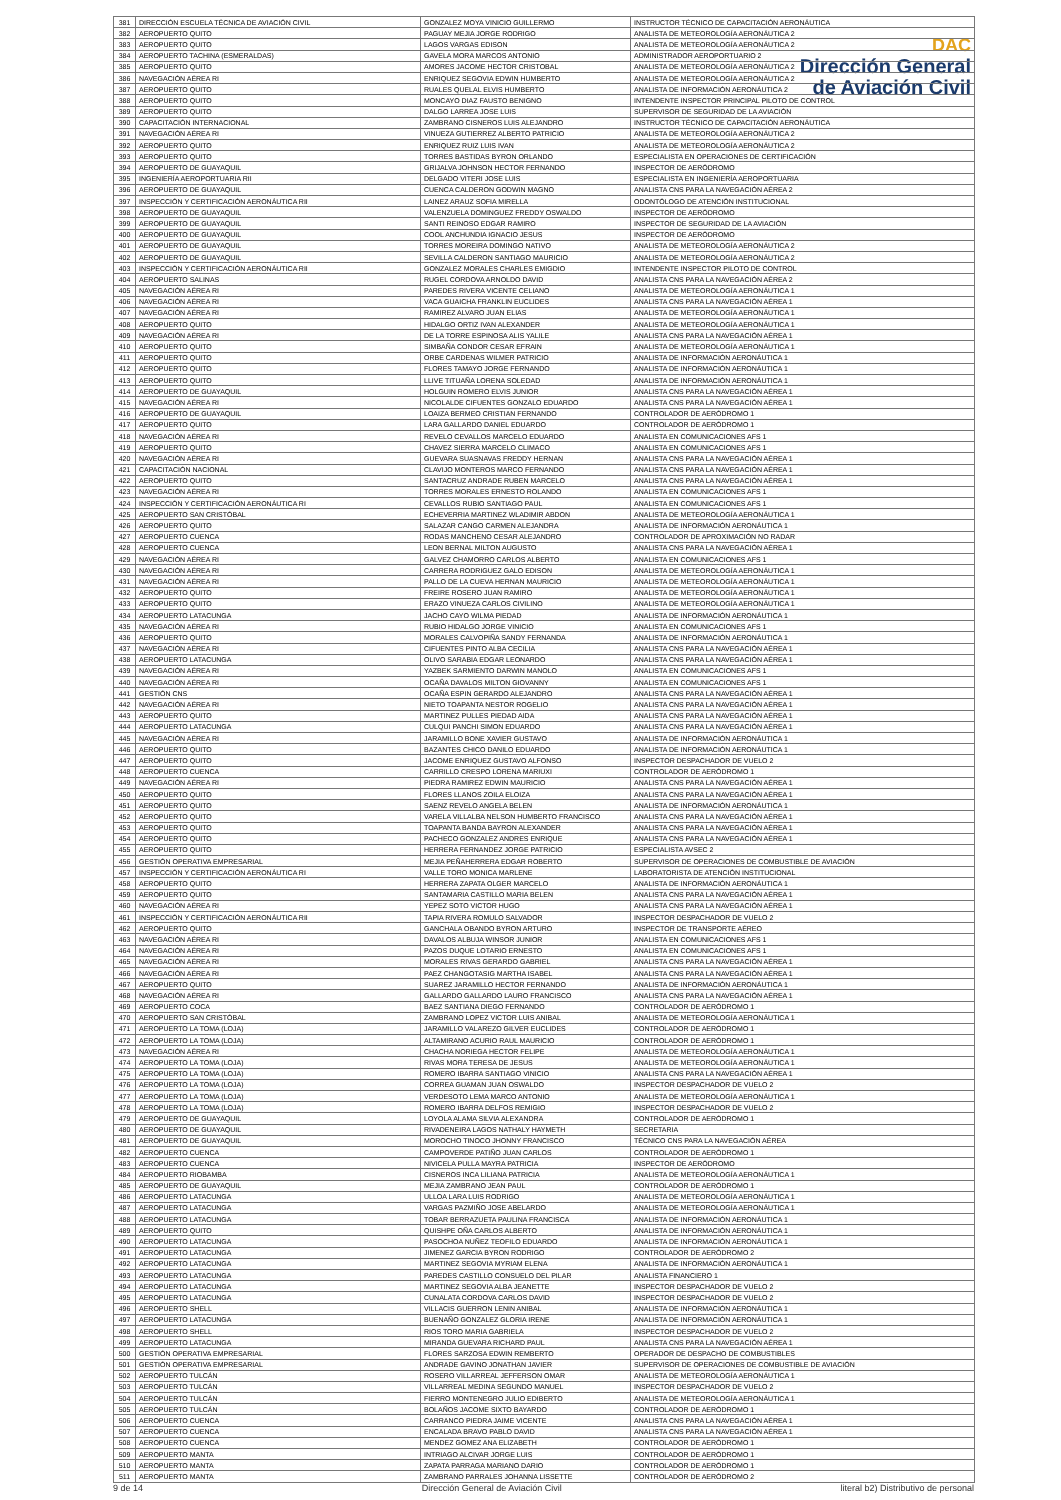DAC
Dirección General
de Aviación Civil
| 381 | DIRECCIÓN ESCUELA TÉCNICA DE AVIACIÓN CIVIL | GONZALEZ MOYA VINICIO GUILLERMO | INSTRUCTOR TÉCNICO DE CAPACITACIÓN AERONÁUTICA |
| 382 | AEROPUERTO QUITO | PAGUAY MEJIA JORGE RODRIGO | ANALISTA DE METEOROLOGÍA AERONÁUTICA 2 |
| 383 | AEROPUERTO QUITO | LAGOS VARGAS EDISON | ANALISTA DE METEOROLOGÍA AERONÁUTICA 2 |
| 384 | AEROPUERTO TACHINA (ESMERALDAS) | GAVELA MORA MARCOS ANTONIO | ADMINISTRADOR AEROPORTUARIO 2 |
| 385 | AEROPUERTO QUITO | AMORES JACOME HECTOR CRISTOBAL | ANALISTA DE METEOROLOGÍA AERONÁUTICA 2 |
| 386 | NAVEGACIÓN AÉREA RI | ENRIQUEZ SEGOVIA EDWIN HUMBERTO | ANALISTA DE METEOROLOGÍA AERONÁUTICA 2 |
| 387 | AEROPUERTO QUITO | RUALES QUELAL ELVIS HUMBERTO | ANALISTA DE INFORMACIÓN AERONÁUTICA 2 |
| 388 | AEROPUERTO QUITO | MONCAYO DIAZ FAUSTO BENIGNO | INTENDENTE INSPECTOR PRINCIPAL PILOTO DE CONTROL |
| 389 | AEROPUERTO QUITO | DALGO LARREA JOSE LUIS | SUPERVISOR DE SEGURIDAD DE LA AVIACIÓN |
| 390 | CAPACITACIÓN INTERNACIONAL | ZAMBRANO CISNEROS LUIS ALEJANDRO | INSTRUCTOR TÉCNICO DE CAPACITACIÓN AERONÁUTICA |
| 391 | NAVEGACIÓN AÉREA RI | VINUEZA GUTIERREZ ALBERTO PATRICIO | ANALISTA DE METEOROLOGÍA AERONÁUTICA 2 |
| 392 | AEROPUERTO QUITO | ENRIQUEZ RUIZ LUIS IVAN | ANALISTA DE METEOROLOGÍA AERONÁUTICA 2 |
| 393 | AEROPUERTO QUITO | TORRES BASTIDAS BYRON ORLANDO | ESPECIALISTA EN OPERACIONES DE CERTIFICACIÓN |
| 394 | AEROPUERTO DE GUAYAQUIL | GRIJALVA JOHNSON HECTOR FERNANDO | INSPECTOR DE AERÓDROMO |
| 395 | INGENIERÍA AEROPORTUARIA RII | DELGADO VITERI JOSE LUIS | ESPECIALISTA EN INGENIERÍA AEROPORTUARIA |
| 396 | AEROPUERTO DE GUAYAQUIL | CUENCA CALDERON GODWIN MAGNO | ANALISTA CNS PARA LA NAVEGACIÓN AÉREA 2 |
| 397 | INSPECCIÓN Y CERTIFICACIÓN AERONÁUTICA RII | LAINEZ ARAUZ SOFIA MIRELLA | ODONTÓLOGO DE ATENCIÓN INSTITUCIONAL |
| 398 | AEROPUERTO DE GUAYAQUIL | VALENZUELA DOMINGUEZ FREDDY OSWALDO | INSPECTOR DE AERÓDROMO |
| 399 | AEROPUERTO DE GUAYAQUIL | SANTI REINOSO EDGAR RAMIRO | INSPECTOR DE SEGURIDAD DE LA AVIACIÓN |
| 400 | AEROPUERTO DE GUAYAQUIL | COOL ANCHUNDIA IGNACIO JESUS | INSPECTOR DE AERÓDROMO |
| 401 | AEROPUERTO DE GUAYAQUIL | TORRES MOREIRA DOMINGO NATIVO | ANALISTA DE METEOROLOGÍA AERONÁUTICA 2 |
| 402 | AEROPUERTO DE GUAYAQUIL | SEVILLA CALDERON SANTIAGO MAURICIO | ANALISTA DE METEOROLOGÍA AERONÁUTICA 2 |
| 403 | INSPECCIÓN Y CERTIFICACIÓN AERONÁUTICA RII | GONZALEZ MORALES CHARLES EMIGDIO | INTENDENTE INSPECTOR PILOTO DE CONTROL |
| 404 | AEROPUERTO SALINAS | RUGEL CORDOVA ARNOLDO DAVID | ANALISTA CNS PARA LA NAVEGACIÓN AÉREA 2 |
| 405 | NAVEGACIÓN AÉREA RI | PAREDES RIVERA VICENTE CELIANO | ANALISTA DE METEOROLOGÍA AERONÁUTICA 1 |
| 406 | NAVEGACIÓN AÉREA RI | VACA GUAICHA FRANKLIN EUCLIDES | ANALISTA CNS PARA LA NAVEGACIÓN AÉREA 1 |
| 407 | NAVEGACIÓN AÉREA RI | RAMIREZ ALVARO JUAN ELIAS | ANALISTA DE METEOROLOGÍA AERONÁUTICA 1 |
| 408 | AEROPUERTO QUITO | HIDALGO ORTIZ IVAN ALEXANDER | ANALISTA DE METEOROLOGÍA AERONÁUTICA 1 |
| 409 | NAVEGACIÓN AÉREA RI | DE LA TORRE ESPINOSA ALIS YALILE | ANALISTA CNS PARA LA NAVEGACIÓN AÉREA 1 |
| 410 | AEROPUERTO QUITO | SIMBAÑA CONDOR CESAR EFRAIN | ANALISTA DE METEOROLOGÍA AERONÁUTICA 1 |
| 411 | AEROPUERTO QUITO | ORBE CARDENAS WILMER PATRICIO | ANALISTA DE INFORMACIÓN AERONÁUTICA 1 |
| 412 | AEROPUERTO QUITO | FLORES TAMAYO JORGE FERNANDO | ANALISTA DE INFORMACIÓN AERONÁUTICA 1 |
| 413 | AEROPUERTO QUITO | LLIVE TITUAÑA LORENA SOLEDAD | ANALISTA DE INFORMACIÓN AERONÁUTICA 1 |
| 414 | AEROPUERTO DE GUAYAQUIL | HOLGUIN ROMERO ELVIS JUNIOR | ANALISTA CNS PARA LA NAVEGACIÓN AÉREA 1 |
| 415 | NAVEGACIÓN AÉREA RI | NICOLALDE CIFUENTES GONZALO EDUARDO | ANALISTA CNS PARA LA NAVEGACIÓN AÉREA 1 |
| 416 | AEROPUERTO DE GUAYAQUIL | LOAIZA BERMEO CRISTIAN FERNANDO | CONTROLADOR DE AERÓDROMO 1 |
| 417 | AEROPUERTO QUITO | LARA GALLARDO DANIEL EDUARDO | CONTROLADOR DE AERÓDROMO 1 |
| 418 | NAVEGACIÓN AÉREA RI | REVELO CEVALLOS MARCELO EDUARDO | ANALISTA EN COMUNICACIONES AFS 1 |
| 419 | AEROPUERTO QUITO | CHAVEZ SIERRA MARCELO CLIMACO | ANALISTA EN COMUNICACIONES AFS 1 |
| 420 | NAVEGACIÓN AÉREA RI | GUEVARA SUASNAVAS FREDDY HERNAN | ANALISTA CNS PARA LA NAVEGACIÓN AÉREA 1 |
| 421 | CAPACITACIÓN NACIONAL | CLAVIJO MONTEROS MARCO FERNANDO | ANALISTA CNS PARA LA NAVEGACIÓN AÉREA 1 |
| 422 | AEROPUERTO QUITO | SANTACRUZ ANDRADE RUBEN MARCELO | ANALISTA CNS PARA LA NAVEGACIÓN AÉREA 1 |
| 423 | NAVEGACIÓN AÉREA RI | TORRES MORALES ERNESTO ROLANDO | ANALISTA EN COMUNICACIONES AFS 1 |
| 424 | INSPECCIÓN Y CERTIFICACIÓN AERONÁUTICA RI | CEVALLOS RUBIO SANTIAGO PAUL | ANALISTA EN COMUNICACIONES AFS 1 |
| 425 | AEROPUERTO SAN CRISTÓBAL | ECHEVERRIA MARTINEZ WLADIMIR ABDON | ANALISTA DE METEOROLOGÍA AERONÁUTICA 1 |
| 426 | AEROPUERTO QUITO | SALAZAR CANGO CARMEN ALEJANDRA | ANALISTA DE INFORMACIÓN AERONÁUTICA 1 |
| 427 | AEROPUERTO CUENCA | RODAS MANCHENO CESAR ALEJANDRO | CONTROLADOR DE APROXIMACIÓN NO RADAR |
| 428 | AEROPUERTO CUENCA | LEON BERNAL MILTON AUGUSTO | ANALISTA CNS PARA LA NAVEGACIÓN AÉREA 1 |
| 429 | NAVEGACIÓN AÉREA RI | GALVEZ CHAMORRO CARLOS ALBERTO | ANALISTA EN COMUNICACIONES AFS 1 |
| 430 | NAVEGACIÓN AÉREA RI | CARRERA RODRIGUEZ GALO EDISON | ANALISTA DE METEOROLOGÍA AERONÁUTICA 1 |
| 431 | NAVEGACIÓN AÉREA RI | PALLO DE LA CUEVA HERNAN MAURICIO | ANALISTA DE METEOROLOGÍA AERONÁUTICA 1 |
| 432 | AEROPUERTO QUITO | FREIRE ROSERO JUAN RAMIRO | ANALISTA DE METEOROLOGÍA AERONÁUTICA 1 |
| 433 | AEROPUERTO QUITO | ERAZO VINUEZA CARLOS CIVILINO | ANALISTA DE METEOROLOGÍA AERONÁUTICA 1 |
| 434 | AEROPUERTO LATACUNGA | JACHO CAYO WILMA PIEDAD | ANALISTA DE INFORMACIÓN AERONÁUTICA 1 |
| 435 | NAVEGACIÓN AÉREA RI | RUBIO HIDALGO JORGE VINICIO | ANALISTA EN COMUNICACIONES AFS 1 |
| 436 | AEROPUERTO QUITO | MORALES CALVOPIÑA SANDY FERNANDA | ANALISTA DE INFORMACIÓN AERONÁUTICA 1 |
| 437 | NAVEGACIÓN AÉREA RI | CIFUENTES PINTO ALBA CECILIA | ANALISTA CNS PARA LA NAVEGACIÓN AÉREA 1 |
| 438 | AEROPUERTO LATACUNGA | OLIVO SARABIA EDGAR LEONARDO | ANALISTA CNS PARA LA NAVEGACIÓN AÉREA 1 |
| 439 | NAVEGACIÓN AÉREA RI | YAZBEK SARMIENTO DARWIN MANOLO | ANALISTA EN COMUNICACIONES AFS 1 |
| 440 | NAVEGACIÓN AÉREA RI | OCAÑA DAVALOS MILTON GIOVANNY | ANALISTA EN COMUNICACIONES AFS 1 |
| 441 | GESTIÓN CNS | OCAÑA ESPIN GERARDO ALEJANDRO | ANALISTA CNS PARA LA NAVEGACIÓN AÉREA 1 |
| 442 | NAVEGACIÓN AÉREA RI | NIETO TOAPANTA NESTOR ROGELIO | ANALISTA CNS PARA LA NAVEGACIÓN AÉREA 1 |
| 443 | AEROPUERTO QUITO | MARTINEZ PULLES PIEDAD AIDA | ANALISTA CNS PARA LA NAVEGACIÓN AÉREA 1 |
| 444 | AEROPUERTO LATACUNGA | CULQUI PANCHI SIMON EDUARDO | ANALISTA CNS PARA LA NAVEGACIÓN AÉREA 1 |
| 445 | NAVEGACIÓN AÉREA RI | JARAMILLO BONE XAVIER GUSTAVO | ANALISTA DE INFORMACIÓN AERONÁUTICA 1 |
| 446 | AEROPUERTO QUITO | BAZANTES CHICO DANILO EDUARDO | ANALISTA DE INFORMACIÓN AERONÁUTICA 1 |
| 447 | AEROPUERTO QUITO | JACOME ENRIQUEZ GUSTAVO ALFONSO | INSPECTOR DESPACHADOR DE VUELO 2 |
| 448 | AEROPUERTO CUENCA | CARRILLO CRESPO LORENA MARIUXI | CONTROLADOR DE AERÓDROMO 1 |
| 449 | NAVEGACIÓN AÉREA RI | PIEDRA RAMIREZ EDWIN MAURICIO | ANALISTA CNS PARA LA NAVEGACIÓN AÉREA 1 |
| 450 | AEROPUERTO QUITO | FLORES LLANOS ZOILA ELOIZA | ANALISTA CNS PARA LA NAVEGACIÓN AÉREA 1 |
| 451 | AEROPUERTO QUITO | SAENZ REVELO ANGELA BELEN | ANALISTA DE INFORMACIÓN AERONÁUTICA 1 |
| 452 | AEROPUERTO QUITO | VARELA VILLALBA NELSON HUMBERTO FRANCISCO | ANALISTA CNS PARA LA NAVEGACIÓN AÉREA 1 |
| 453 | AEROPUERTO QUITO | TOAPANTA BANDA BAYRON ALEXANDER | ANALISTA CNS PARA LA NAVEGACIÓN AÉREA 1 |
| 454 | AEROPUERTO QUITO | PACHECO GONZALEZ ANDRES ENRIQUE | ANALISTA CNS PARA LA NAVEGACIÓN AÉREA 1 |
| 455 | AEROPUERTO QUITO | HERRERA FERNANDEZ JORGE PATRICIO | ESPECIALISTA AVSEC 2 |
| 456 | GESTIÓN OPERATIVA EMPRESARIAL | MEJIA PEÑAHERRERA EDGAR ROBERTO | SUPERVISOR DE OPERACIONES DE COMBUSTIBLE DE AVIACIÓN |
| 457 | INSPECCIÓN Y CERTIFICACIÓN AERONÁUTICA RI | VALLE TORO MONICA MARLENE | LABORATORISTA DE ATENCIÓN INSTITUCIONAL |
| 458 | AEROPUERTO QUITO | HERRERA ZAPATA OLGER MARCELO | ANALISTA DE INFORMACIÓN AERONÁUTICA 1 |
| 459 | AEROPUERTO QUITO | SANTAMARIA CASTILLO MARIA BELEN | ANALISTA CNS PARA LA NAVEGACIÓN AÉREA 1 |
| 460 | NAVEGACIÓN AÉREA RI | YEPEZ SOTO VICTOR HUGO | ANALISTA CNS PARA LA NAVEGACIÓN AÉREA 1 |
| 461 | INSPECCIÓN Y CERTIFICACIÓN AERONÁUTICA RII | TAPIA RIVERA ROMULO SALVADOR | INSPECTOR DESPACHADOR DE VUELO 2 |
| 462 | AEROPUERTO QUITO | GANCHALA OBANDO BYRON ARTURO | INSPECTOR DE TRANSPORTE AÉREO |
| 463 | NAVEGACIÓN AÉREA RI | DAVALOS ALBUJA WINSOR JUNIOR | ANALISTA EN COMUNICACIONES AFS 1 |
| 464 | NAVEGACIÓN AÉREA RI | PAZOS DUQUE LOTARIO ERNESTO | ANALISTA EN COMUNICACIONES AFS 1 |
| 465 | NAVEGACIÓN AÉREA RI | MORALES RIVAS GERARDO GABRIEL | ANALISTA CNS PARA LA NAVEGACIÓN AÉREA 1 |
| 466 | NAVEGACIÓN AÉREA RI | PAEZ CHANGOTASIG MARTHA ISABEL | ANALISTA CNS PARA LA NAVEGACIÓN AÉREA 1 |
| 467 | AEROPUERTO QUITO | SUAREZ JARAMILLO HECTOR FERNANDO | ANALISTA DE INFORMACIÓN AERONÁUTICA 1 |
| 468 | NAVEGACIÓN AÉREA RI | GALLARDO GALLARDO LAURO FRANCISCO | ANALISTA CNS PARA LA NAVEGACIÓN AÉREA 1 |
| 469 | AEROPUERTO COCA | BAEZ SANTIANA DIEGO FERNANDO | CONTROLADOR DE AERÓDROMO 1 |
| 470 | AEROPUERTO SAN CRISTÓBAL | ZAMBRANO LOPEZ VICTOR LUIS ANIBAL | ANALISTA DE METEOROLOGÍA AERONÁUTICA 1 |
| 471 | AEROPUERTO LA TOMA (LOJA) | JARAMILLO VALAREZO GILVER EUCLIDES | CONTROLADOR DE AERÓDROMO 1 |
| 472 | AEROPUERTO LA TOMA (LOJA) | ALTAMIRANO ACURIO RAUL MAURICIO | CONTROLADOR DE AERÓDROMO 1 |
| 473 | NAVEGACIÓN AÉREA RI | CHACHA NORIEGA HECTOR FELIPE | ANALISTA DE METEOROLOGÍA AERONÁUTICA 1 |
| 474 | AEROPUERTO LA TOMA (LOJA) | RIVAS MORA TERESA DE JESUS | ANALISTA DE METEOROLOGÍA AERONÁUTICA 1 |
| 475 | AEROPUERTO LA TOMA (LOJA) | ROMERO IBARRA SANTIAGO VINICIO | ANALISTA CNS PARA LA NAVEGACIÓN AÉREA 1 |
| 476 | AEROPUERTO LA TOMA (LOJA) | CORREA GUAMAN JUAN OSWALDO | INSPECTOR DESPACHADOR DE VUELO 2 |
| 477 | AEROPUERTO LA TOMA (LOJA) | VERDESOTO LEMA MARCO ANTONIO | ANALISTA DE METEOROLOGÍA AERONÁUTICA 1 |
| 478 | AEROPUERTO LA TOMA (LOJA) | ROMERO IBARRA DELFOS REMIGIO | INSPECTOR DESPACHADOR DE VUELO 2 |
| 479 | AEROPUERTO DE GUAYAQUIL | LOYOLA ALAMA SILVIA ALEXANDRA | CONTROLADOR DE AERÓDROMO 1 |
| 480 | AEROPUERTO DE GUAYAQUIL | RIVADENEIRA LAGOS NATHALY HAYMETH | SECRETARIA |
| 481 | AEROPUERTO DE GUAYAQUIL | MOROCHO TINOCO JHONNY FRANCISCO | TÉCNICO CNS PARA LA NAVEGACIÓN AÉREA |
| 482 | AEROPUERTO CUENCA | CAMPOVERDE PATIÑO JUAN CARLOS | CONTROLADOR DE AERÓDROMO 1 |
| 483 | AEROPUERTO CUENCA | NIVICELA PULLA MAYRA PATRICIA | INSPECTOR DE AERÓDROMO |
| 484 | AEROPUERTO RIOBAMBA | CISNEROS INCA LILIANA PATRICIA | ANALISTA DE METEOROLOGÍA AERONÁUTICA 1 |
| 485 | AEROPUERTO DE GUAYAQUIL | MEJIA ZAMBRANO JEAN PAUL | CONTROLADOR DE AERÓDROMO 1 |
| 486 | AEROPUERTO LATACUNGA | ULLOA LARA LUIS RODRIGO | ANALISTA DE METEOROLOGÍA AERONÁUTICA 1 |
| 487 | AEROPUERTO LATACUNGA | VARGAS PAZMIÑO JOSE ABELARDO | ANALISTA DE METEOROLOGÍA AERONÁUTICA 1 |
| 488 | AEROPUERTO LATACUNGA | TOBAR BERRAZUETA PAULINA FRANCISCA | ANALISTA DE INFORMACIÓN AERONÁUTICA 1 |
| 489 | AEROPUERTO QUITO | QUISHPE OÑA CARLOS ALBERTO | ANALISTA DE INFORMACIÓN AERONÁUTICA 1 |
| 490 | AEROPUERTO LATACUNGA | PASOCHOA NUÑEZ TEOFILO EDUARDO | ANALISTA DE INFORMACIÓN AERONÁUTICA 1 |
| 491 | AEROPUERTO LATACUNGA | JIMENEZ GARCIA BYRON RODRIGO | CONTROLADOR DE AERÓDROMO 2 |
| 492 | AEROPUERTO LATACUNGA | MARTINEZ SEGOVIA MYRIAM ELENA | ANALISTA DE INFORMACIÓN AERONÁUTICA 1 |
| 493 | AEROPUERTO LATACUNGA | PAREDES CASTILLO CONSUELO DEL PILAR | ANALISTA FINANCIERO 1 |
| 494 | AEROPUERTO LATACUNGA | MARTINEZ SEGOVIA ALBA JEANETTE | INSPECTOR DESPACHADOR DE VUELO 2 |
| 495 | AEROPUERTO LATACUNGA | CUNALATA CORDOVA CARLOS DAVID | INSPECTOR DESPACHADOR DE VUELO 2 |
| 496 | AEROPUERTO SHELL | VILLACIS GUERRON LENIN ANIBAL | ANALISTA DE INFORMACIÓN AERONÁUTICA 1 |
| 497 | AEROPUERTO LATACUNGA | BUENAÑO GONZALEZ GLORIA IRENE | ANALISTA DE INFORMACIÓN AERONÁUTICA 1 |
| 498 | AEROPUERTO SHELL | RIOS TORO MARIA GABRIELA | INSPECTOR DESPACHADOR DE VUELO 2 |
| 499 | AEROPUERTO LATACUNGA | MIRANDA GUEVARA RICHARD PAUL | ANALISTA CNS PARA LA NAVEGACIÓN AÉREA 1 |
| 500 | GESTIÓN OPERATIVA EMPRESARIAL | FLORES SARZOSA EDWIN REMBERTO | OPERADOR DE DESPACHO DE COMBUSTIBLES |
| 501 | GESTIÓN OPERATIVA EMPRESARIAL | ANDRADE GAVINO JONATHAN JAVIER | SUPERVISOR DE OPERACIONES DE COMBUSTIBLE DE AVIACIÓN |
| 502 | AEROPUERTO TULCÁN | ROSERO VILLARREAL JEFFERSON OMAR | ANALISTA DE METEOROLOGÍA AERONÁUTICA 1 |
| 503 | AEROPUERTO TULCÁN | VILLARREAL MEDINA SEGUNDO MANUEL | INSPECTOR DESPACHADOR DE VUELO 2 |
| 504 | AEROPUERTO TULCÁN | FIERRO MONTENEGRO JULIO EDIBERTO | ANALISTA DE METEOROLOGÍA AERONÁUTICA 1 |
| 505 | AEROPUERTO TULCÁN | BOLAÑOS JACOME SIXTO BAYARDO | CONTROLADOR DE AERÓDROMO 1 |
| 506 | AEROPUERTO CUENCA | CARRANCO PIEDRA JAIME VICENTE | ANALISTA CNS PARA LA NAVEGACIÓN AÉREA 1 |
| 507 | AEROPUERTO CUENCA | ENCALADA BRAVO PABLO DAVID | ANALISTA CNS PARA LA NAVEGACIÓN AÉREA 1 |
| 508 | AEROPUERTO CUENCA | MENDEZ GOMEZ ANA ELIZABETH | CONTROLADOR DE AERÓDROMO 1 |
| 509 | AEROPUERTO MANTA | INTRIAGO ALCIVAR JORGE LUIS | CONTROLADOR DE AERÓDROMO 1 |
| 510 | AEROPUERTO MANTA | ZAPATA PARRAGA MARIANO DARIO | CONTROLADOR DE AERÓDROMO 1 |
| 511 | AEROPUERTO MANTA | ZAMBRANO PARRALES JOHANNA LISSETTE | CONTROLADOR DE AERÓDROMO 2 |
9 de 14 Dirección General de Aviación Civil literal b2) Distributivo de personal